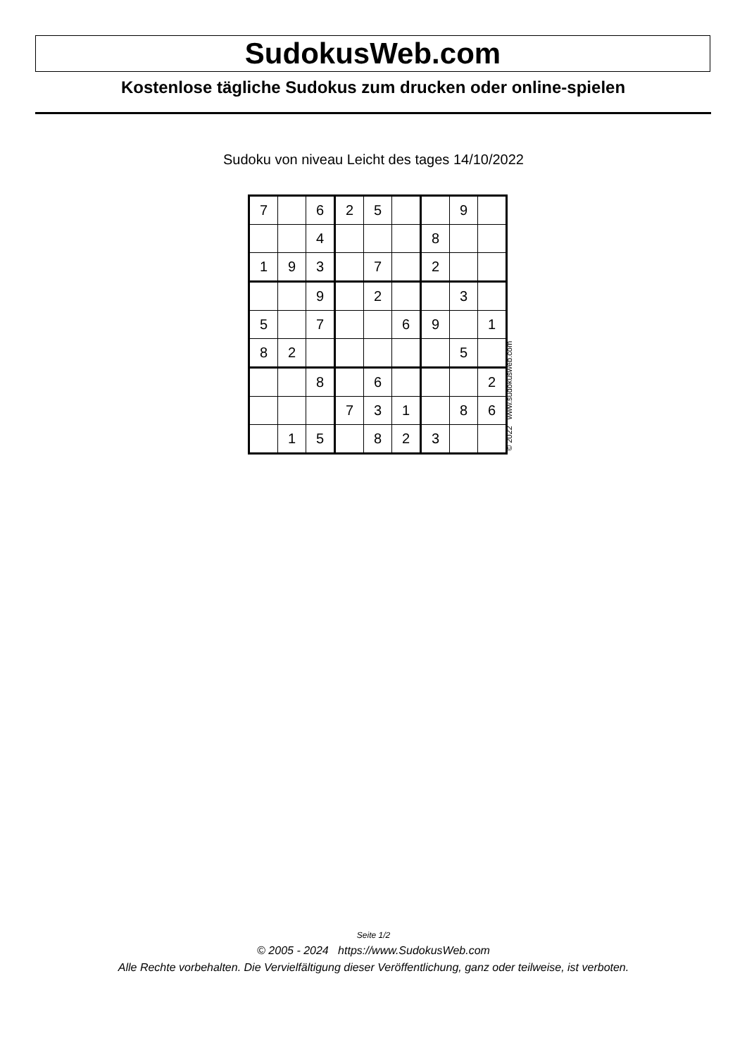SudokusWeb.com
Kostenlose tägliche Sudokus zum drucken oder online-spielen
Sudoku von niveau Leicht des tages 14/10/2022
| 7 | | 6 | 2 | 5 | | | 9 | |
| | | 4 | | | | 8 | | |
| 1 | 9 | 3 | | 7 | | 2 | | |
| | | 9 | | 2 | | | 3 | |
| 5 | | 7 | | | 6 | 9 | | 1 |
| 8 | 2 | | | | | | 5 | |
| | | 8 | | 6 | | | | 2 |
| | | | 7 | 3 | 1 | | 8 | 6 |
| | 1 | 5 | | 8 | 2 | 3 | | |
© 2022 www.sudokusweb.com
Seite 1/2
© 2005 - 2024 https://www.SudokusWeb.com
Alle Rechte vorbehalten. Die Vervielfältigung dieser Veröffentlichung, ganz oder teilweise, ist verboten.